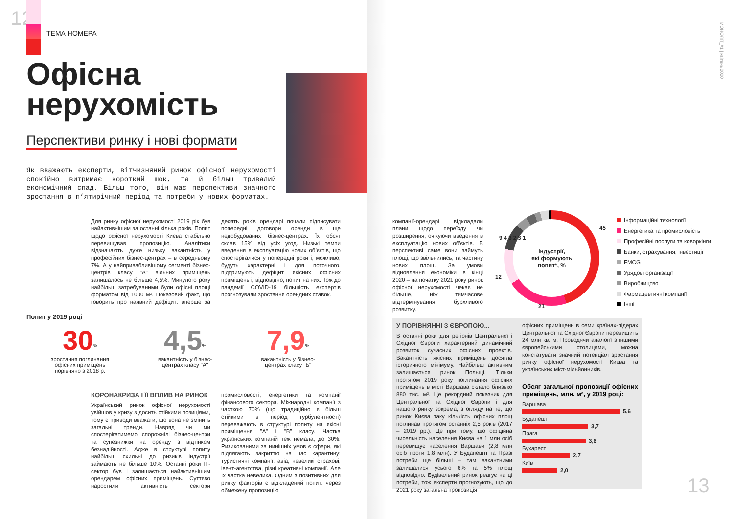12
ТЕМА НОМЕРА
Офісна
нерухомість
Перспективи ринку і нові формати
Як вважають експерти, вітчизняний ринок офісної нерухомості спокійно витримає короткий шок, та й більш тривалий економічний спад. Більш того, він має перспективи значного зростання в п’ятирічний період та потреби у нових форматах.
Для ринку офісної нерухомості 2019 рік був найактивнішим за останні кілька років. Попит щодо офісної нерухомості Києва стабільно перевищував пропозицію. Аналітики відзначають дуже низьку вакантність у професійних бізнес-центрах – в середньому 7%. А у найпривабливішому сегменті бізнес-центрів класу "А" вільних приміщень залишалось не більше 4,5%. Минулого року найбільш затребуваними були офісні площі форматом від 1000 м². Показовий факт, що говорить про наявний дефіцит: вперше за десять років орендарі почали підписувати попередні договори оренди в ще недобудованих бізнес-центрах. Їх обсяг склав 15% від усіх угод. Низькі темпи введення в експлуатацію нових об’єктів, що спостерігалися у попередні роки і, можливо, будуть характерні і для поточного, підтримують дефіцит якісних офісних приміщень і, відповідно, попит на них. Тож до пандемії COVID-19 більшість експертів прогнозували зростання орендних ставок.
Попит у 2019 році
30<sup>%</sup>
зростання поглинання
офісних приміщень
порівняно з 2018 р.
4,5<sup>%</sup>
вакантність у бізнес-
центрах класу "А"
7,9<sup>%</sup>
вакантність у бізнес-
центрах класу "Б"
КОРОНАКРИЗА І ЇЇ ВПЛИВ НА РИНОК
Український ринок офісної нерухомості увійшов у кризу з досить стійкими позиціями, тому є приводи вважати, що вона не змінить загальні тренди. Навряд чи ми спостерігатимемо спорожнілі бізнес-центри та супезнижки на оренду з відтінком безнадійності. Адже в структурі попиту найбільш схильні до ризиків індустрії займають не більше 10%. Останні роки IT-сектор був і залишається найактивнішим орендарем офісних приміщень. Суттєво наростили активність сектори промисловості, енергетики та компанії фінансового сектора. Міжнародні компанії з часткою 70% (що традиційно є більш стійкими в період турбулентності) переважають в структурі попиту на якісні приміщення "А" і "В" класу. Частка українських компаній теж немала, до 30%. Ризикованими за нинішніх умов є сфери, які підлягають закриттю на час карантину: туристичні компанії, авіа, невеликі страхові, івент-агентства, різні креативні компанії. Але їх частка невелика. Одним з позитивних для ринку факторів є відкладений попит: через обмежену пропозицію
МОНОЛІТ_#1 | квітень 2020
компанії-орендарі відкладали плани щодо переїзду чи розширення, очікуючи введення в експлуатацію нових об'єктів. В перспективі саме вони займуть площі, що звільнились, та частину нових площ. За умови відновлення економіки в кінці 2020 – на початку 2021 року ринок офісної нерухомості чекає не більше, ніж тимчасове відтермінування бурхливого розвитку.
Індустрії,
які формують
попит*, %
45
21
12
9 4 3 2 3 1
Інформаційні технології
Енергетика та промисловість
Професійні послуги та коворкінги
Банки, страхування, інвестиції
FMCG
Урядові організації
Виробництво
Фармацевтичні компанії
Інші
У ПОРІВНЯННІ З ЄВРОПОЮ...
В останні роки для регіонів Центральної і Східної Європи характерний динамічний розвиток сучасних офісних проектів. Вакантність якісних приміщень досягла історичного мінімуму. Найбільш активним залишається ринок Польщі. Тільки протягом 2019 року поглинання офісних приміщень в місті Варшава склало близько 880 тис. м². Це рекордний показник для Центральної та Східної Європи і для нашого ринку зокрема, з огляду на те, що ринок Києва таку кількість офісних площ поглинав протягом останніх 2,5 років (2017 – 2019 рр.). Це при тому, що офіційна чисельність населення Києва на 1 млн осіб перевищує населення Варшави (2,8 млн осіб проти 1,8 млн). У Будапешті та Празі потреби ще більші – там вакантними залишалися усього 6% та 5% площ відповідно. Будівельний ринок реагує на ці потреби, тож експерти прогнозують, що до 2021 року загальна пропозиція
офісних приміщень в семи країнах-лідерах Центральної та Східної Європи перевищить 24 млн кв. м. Проводячи аналогії з іншими європейськими столицями, можна констатувати значний потенціал зростання ринку офісної нерухомості Києва та українських міст-мільйонників.
Обсяг загальної пропозиції офісних приміщень, млн. м², у 2019 році:
Варшава
5,6
Будапешт
3,7
Прага
3,6
Бухарест
2,7
Київ
2,0
13